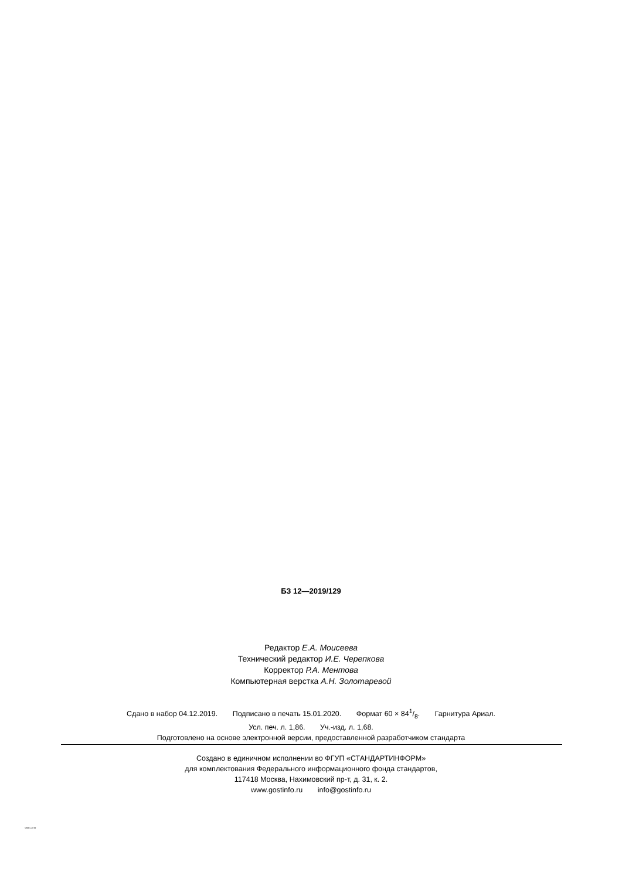БЗ 12—2019/129
Редактор Е.А. Моисеева
Технический редактор И.Е. Черепкова
Корректор Р.А. Ментова
Компьютерная верстка А.Н. Золотаревой
Сдано в набор 04.12.2019. Подписано в печать 15.01.2020. Формат 60 × 841/8. Гарнитура Ариал.
Усл. печ. л. 1,86. Уч.-изд. л. 1,68.
Подготовлено на основе электронной версии, предоставленной разработчиком стандарта
Создано в единичном исполнении во ФГУП «СТАНДАРТИНФОРМ»
для комплектования Федерального информационного фонда стандартов,
117418 Москва, Нахимовский пр-т, д. 31, к. 2.
www.gostinfo.ru info@gostinfo.ru
58661-2019